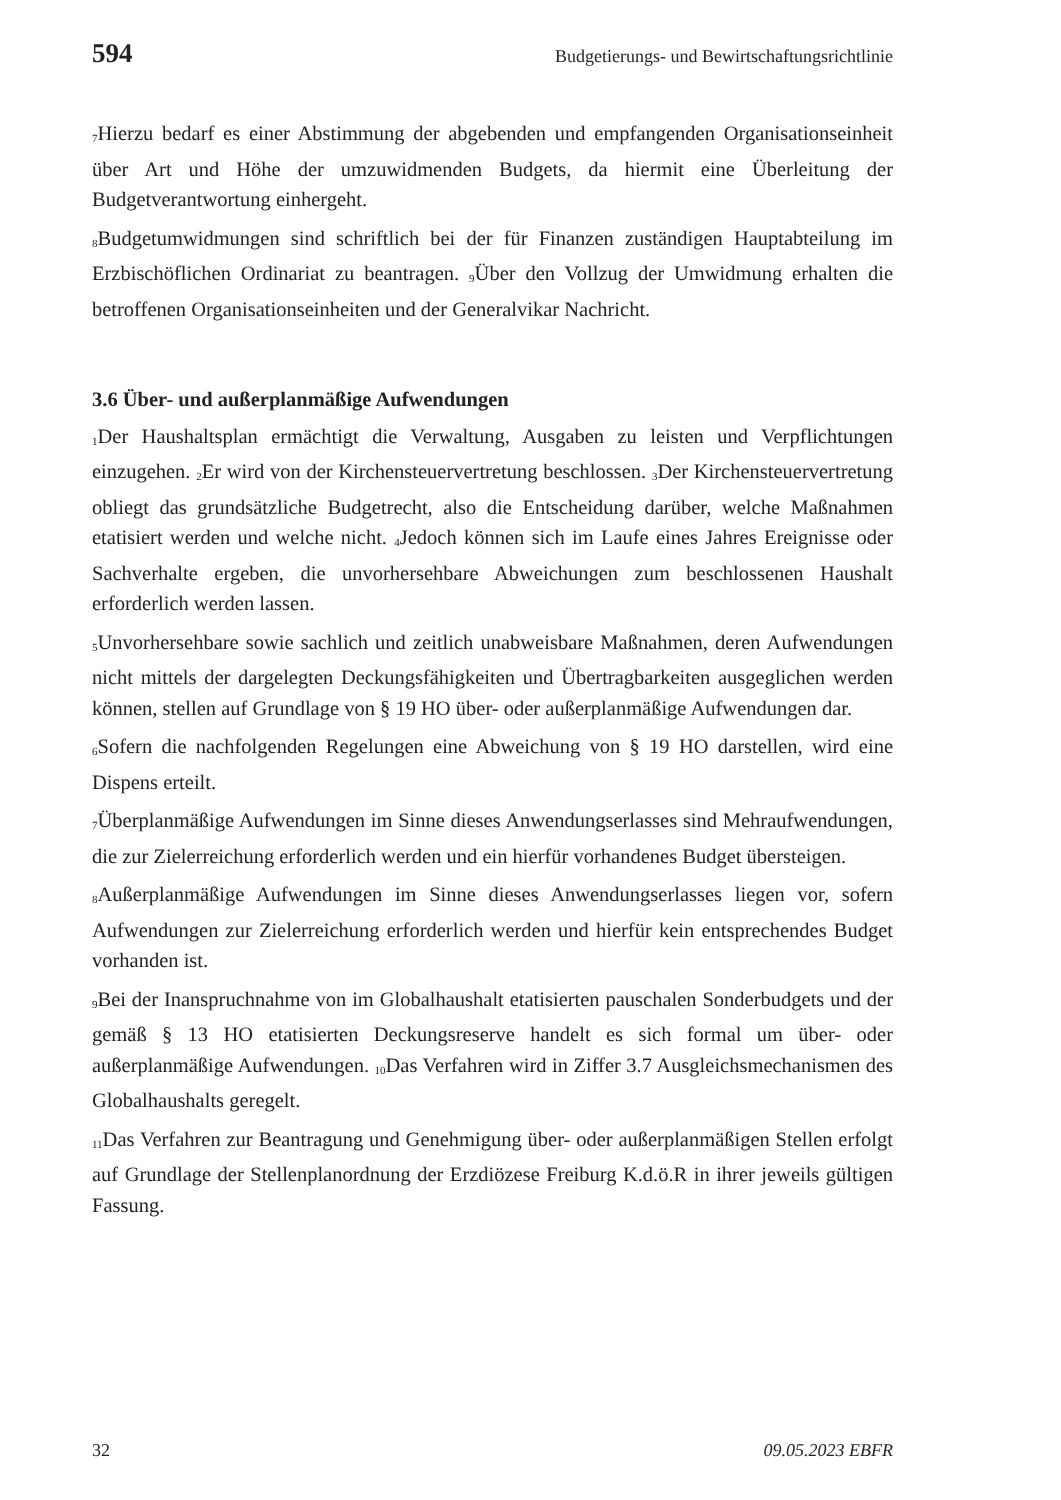594 Budgetierungs- und Bewirtschaftungsrichtlinie
<sub>7</sub>Hierzu bedarf es einer Abstimmung der abgebenden und empfangenden Organisations­einheit über Art und Höhe der umzuwidmenden Budgets, da hiermit eine Überleitung der Budgetverantwortung einhergeht.
<sub>8</sub>Budgetumwidmungen sind schriftlich bei der für Finanzen zuständigen Hauptabteilung im Erzbischöflichen Ordinariat zu beantragen. <sub>9</sub>Über den Vollzug der Umwidmung erhalten die betroffenen Organisationseinheiten und der Generalvikar Nachricht.
3.6 Über- und außerplanmäßige Aufwendungen
<sub>1</sub>Der Haushaltsplan ermächtigt die Verwaltung, Ausgaben zu leisten und Verpflichtungen einzugehen. <sub>2</sub>Er wird von der Kirchensteuervertretung beschlossen. <sub>3</sub>Der Kirchensteu­ervertretung obliegt das grundsätzliche Budgetrecht, also die Entscheidung darüber, welche Maßnahmen etatisiert werden und welche nicht. <sub>4</sub>Jedoch können sich im Laufe eines Jahres Ereignisse oder Sachverhalte ergeben, die unvorhersehbare Abweichungen zum beschlossenen Haushalt erforderlich werden lassen.
<sub>5</sub>Unvorhersehbare sowie sachlich und zeitlich unabweisbare Maßnahmen, deren Auf­wendungen nicht mittels der dargelegten Deckungsfähigkeiten und Übertragbarkeiten ausgeglichen werden können, stellen auf Grundlage von § 19 HO über- oder außerplan­mäßige Aufwendungen dar.
<sub>6</sub>Sofern die nachfolgenden Regelungen eine Abweichung von § 19 HO darstellen, wird eine Dispens erteilt.
<sub>7</sub>Überplanmäßige Aufwendungen im Sinne dieses Anwendungserlasses sind Mehrauf­wendungen, die zur Zielerreichung erforderlich werden und ein hierfür vorhandenes Budget übersteigen.
<sub>8</sub>Außerplanmäßige Aufwendungen im Sinne dieses Anwendungserlasses liegen vor, sofern Aufwendungen zur Zielerreichung erforderlich werden und hierfür kein entspre­chendes Budget vorhanden ist.
<sub>9</sub>Bei der Inanspruchnahme von im Globalhaushalt etatisierten pauschalen Sonderbudgets und der gemäß § 13 HO etatisierten Deckungsreserve handelt es sich formal um über- oder außerplanmäßige Aufwendungen. <sub>10</sub>Das Verfahren wird in Ziffer 3.7 Ausgleichs­mechanismen des Globalhaushalts geregelt.
<sub>11</sub>Das Verfahren zur Beantragung und Genehmigung über- oder außerplanmäßigen Stel­len erfolgt auf Grundlage der Stellenplanordnung der Erzdiözese Freiburg K.d.ö.R in ihrer jeweils gültigen Fassung.
32 09.05.2023 EBFR